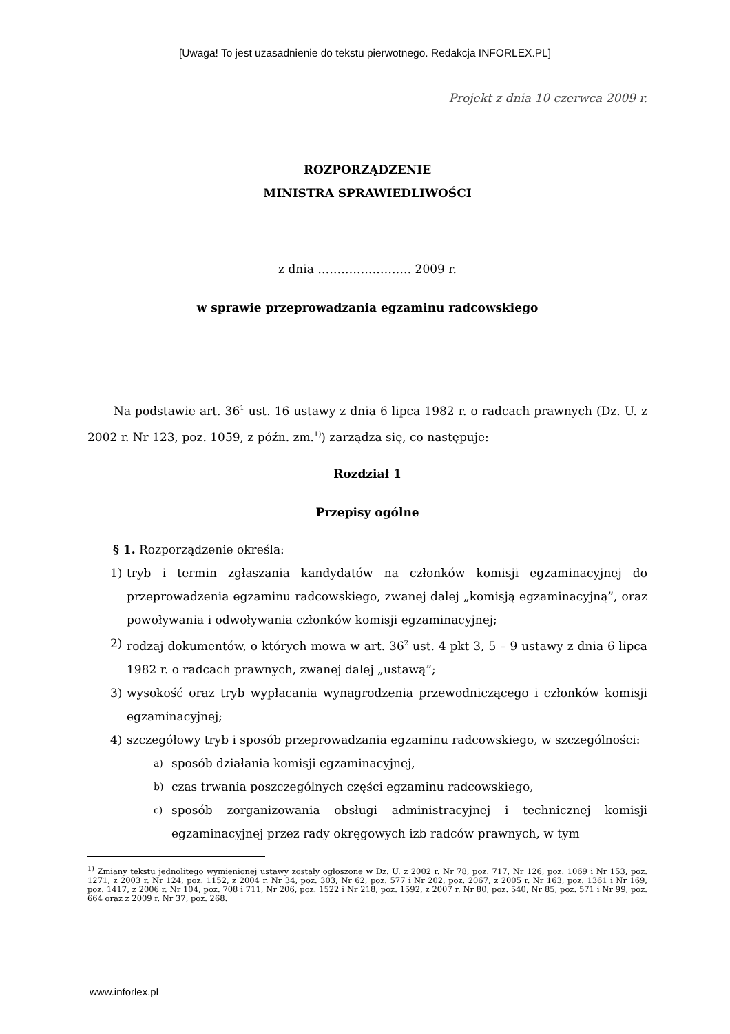[Uwaga! To jest uzasadnienie do tekstu pierwotnego. Redakcja INFORLEX.PL]
Projekt z dnia 10 czerwca 2009 r.
ROZPORZĄDZENIE
MINISTRA SPRAWIEDLIWOŚCI
z dnia …………………… 2009 r.
w sprawie przeprowadzania egzaminu radcowskiego
Na podstawie art. 36<sup>1</sup> ust. 16 ustawy z dnia 6 lipca 1982 r. o radcach prawnych (Dz. U. z 2002 r. Nr 123, poz. 1059, z późn. zm.<sup>1)</sup>) zarządza się, co następuje:
Rozdział 1
Przepisy ogólne
§ 1. Rozporządzenie określa:
1) tryb i termin zgłaszania kandydatów na członków komisji egzaminacyjnej do przeprowadzenia egzaminu radcowskiego, zwanej dalej „komisją egzaminacyjną”, oraz powoływania i odwoływania członków komisji egzaminacyjnej;
2) rodzaj dokumentów, o których mowa w art. 36<sup>2</sup> ust. 4 pkt 3, 5 – 9 ustawy z dnia 6 lipca 1982 r. o radcach prawnych, zwanej dalej „ustawą”;
3) wysokość oraz tryb wypłacania wynagrodzenia przewodniczącego i członków komisji egzaminacyjnej;
4) szczegółowy tryb i sposób przeprowadzania egzaminu radcowskiego, w szczególności:
a) sposób działania komisji egzaminacyjnej,
b) czas trwania poszczególnych części egzaminu radcowskiego,
c) sposób zorganizowania obsługi administracyjnej i technicznej komisji egzaminacyjnej przez rady okręgowych izb radców prawnych, w tym
<sup>1)</sup> Zmiany tekstu jednolitego wymienionej ustawy zostały ogłoszone w Dz. U. z 2002 r. Nr 78, poz. 717, Nr 126, poz. 1069 i Nr 153, poz. 1271, z 2003 r. Nr 124, poz. 1152, z 2004 r. Nr 34, poz. 303, Nr 62, poz. 577 i Nr 202, poz. 2067, z 2005 r. Nr 163, poz. 1361 i Nr 169, poz. 1417, z 2006 r. Nr 104, poz. 708 i 711, Nr 206, poz. 1522 i Nr 218, poz. 1592, z 2007 r. Nr 80, poz. 540, Nr 85, poz. 571 i Nr 99, poz. 664 oraz z 2009 r. Nr 37, poz. 268.
www.inforlex.pl